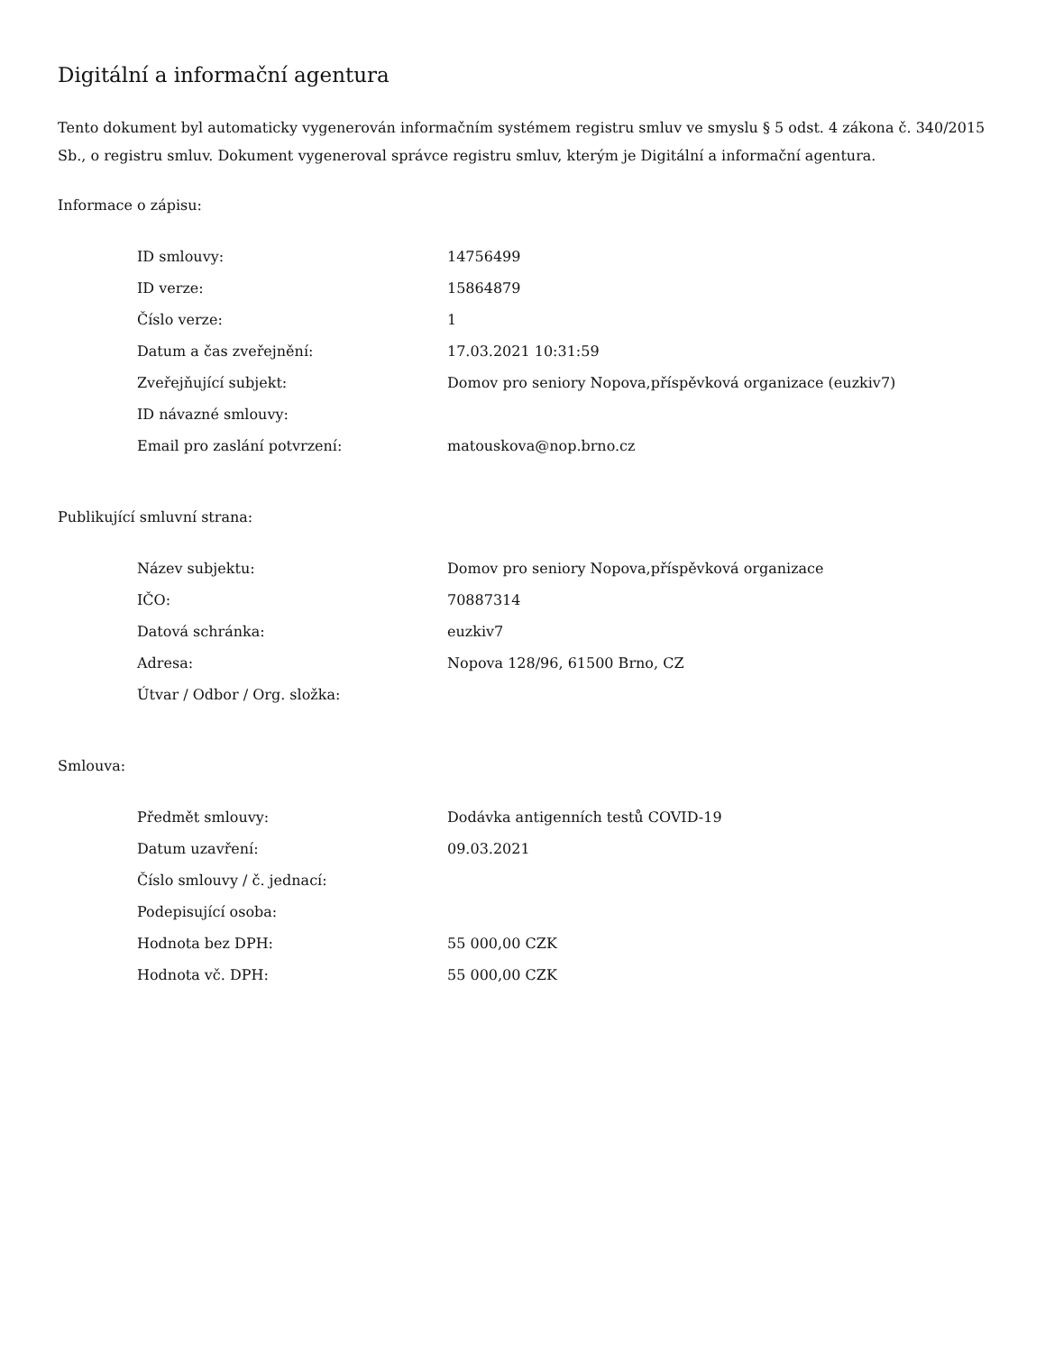Digitální a informační agentura
Tento dokument byl automaticky vygenerován informačním systémem registru smluv ve smyslu § 5 odst. 4 zákona č. 340/2015 Sb., o registru smluv. Dokument vygeneroval správce registru smluv, kterým je Digitální a informační agentura.
Informace o zápisu:
| ID smlouvy: | 14756499 |
| ID verze: | 15864879 |
| Číslo verze: | 1 |
| Datum a čas zveřejnění: | 17.03.2021 10:31:59 |
| Zveřejňující subjekt: | Domov pro seniory Nopova,příspěvková organizace (euzkiv7) |
| ID návazné smlouvy: | |
| Email pro zaslání potvrzení: | matouskova@nop.brno.cz |
Publikující smluvní strana:
| Název subjektu: | Domov pro seniory Nopova,příspěvková organizace |
| IČO: | 70887314 |
| Datová schránka: | euzkiv7 |
| Adresa: | Nopova 128/96, 61500 Brno, CZ |
| Útvar / Odbor / Org. složka: | |
Smlouva:
| Předmět smlouvy: | Dodávka antigenních testů COVID-19 |
| Datum uzavření: | 09.03.2021 |
| Číslo smlouvy / č. jednací: | |
| Podepisující osoba: | |
| Hodnota bez DPH: | 55 000,00 CZK |
| Hodnota vč. DPH: | 55 000,00 CZK |